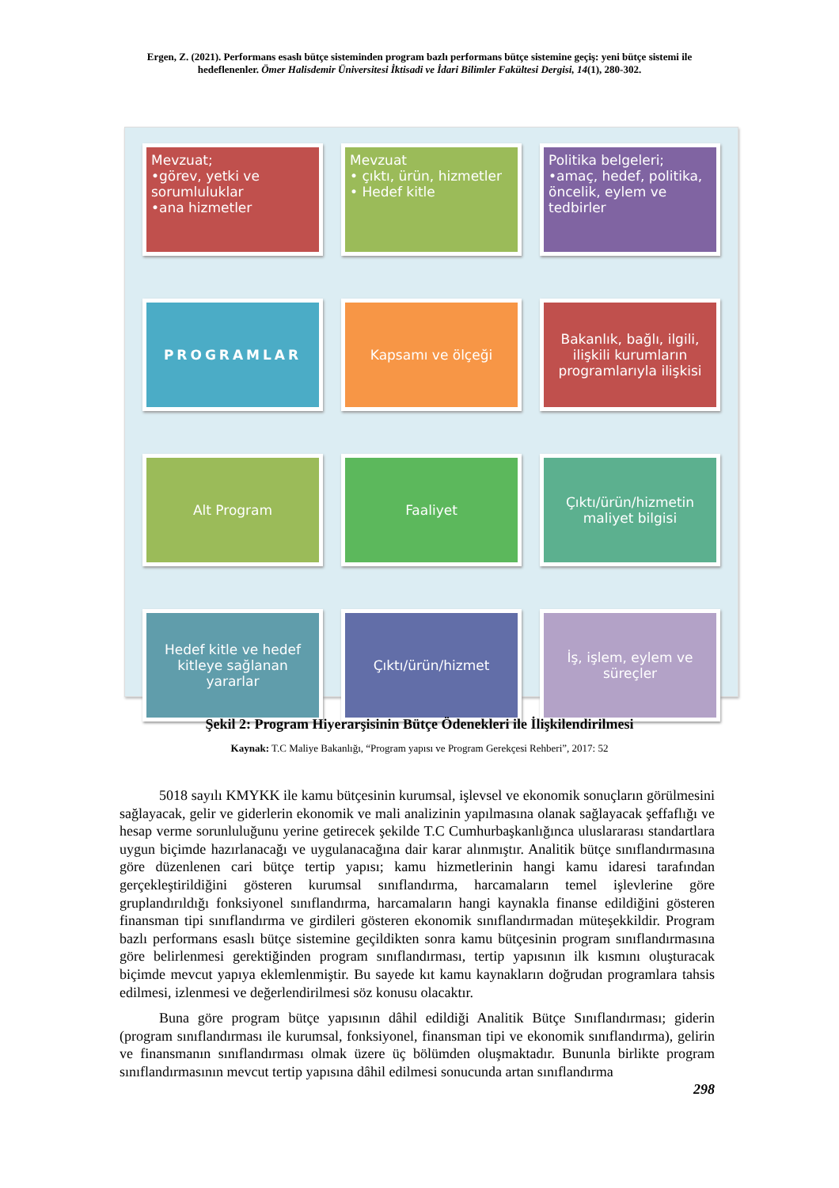Ergen, Z. (2021). Performans esaslı bütçe sisteminden program bazlı performans bütçe sistemine geçiş: yeni bütçe sistemi ile hedeflenenler. Ömer Halisdemir Üniversitesi İktisadi ve İdari Bilimler Fakültesi Dergisi, 14(1), 280-302.
Mevzuat;
•görev, yetki ve sorumluluklar
•ana hizmetler
Mevzuat
• çıktı, ürün, hizmetler
• Hedef kitle
Politika belgeleri;
•amaç, hedef, politika, öncelik, eylem ve tedbirler
PROGRAMLAR Kapsamı ve ölçeği Bakanlık, bağlı, ilgili, ilişkili kurumların programlarıyla ilişkisi
Alt Program Faaliyet Çıktı/ürün/hizmetin maliyet bilgisi
Hedef kitle ve hedef kitleye sağlanan yararlar
Çıktı/ürün/hizmet İş, işlem, eylem ve süreçler
Şekil 2: Program Hiyerarşisinin Bütçe Ödenekleri ile İlişkilendirilmesi
Kaynak: T.C Maliye Bakanlığı, “Program yapısı ve Program Gerekçesi Rehberi”, 2017: 52
5018 sayılı KMYKK ile kamu bütçesinin kurumsal, işlevsel ve ekonomik sonuçların görülmesini sağlayacak, gelir ve giderlerin ekonomik ve mali analizinin yapılmasına olanak sağlayacak şeffaflığı ve hesap verme sorunluluğunu yerine getirecek şekilde T.C Cumhurbaşkanlığınca uluslararası standartlara uygun biçimde hazırlanacağı ve uygulanacağına dair karar alınmıştır. Analitik bütçe sınıflandırmasına göre düzenlenen cari bütçe tertip yapısı; kamu hizmetlerinin hangi kamu idaresi tarafından gerçekleştirildiğini gösteren kurumsal sınıflandırma, harcamaların temel işlevlerine göre gruplandırıldığı fonksiyonel sınıflandırma, harcamaların hangi kaynakla finanse edildiğini gösteren finansman tipi sınıflandırma ve girdileri gösteren ekonomik sınıflandırmadan müteşekkildir. Program bazlı performans esaslı bütçe sistemine geçildikten sonra kamu bütçesinin program sınıflandırmasına göre belirlenmesi gerektiğinden program sınıflandırması, tertip yapısının ilk kısmını oluşturacak biçimde mevcut yapıya eklemlenmiştir. Bu sayede kıt kamu kaynakların doğrudan programlara tahsis edilmesi, izlenmesi ve değerlendirilmesi söz konusu olacaktır.
Buna göre program bütçe yapısının dâhil edildiği Analitik Bütçe Sınıflandırması; giderin (program sınıflandırması ile kurumsal, fonksiyonel, finansman tipi ve ekonomik sınıflandırma), gelirin ve finansmanın sınıflandırması olmak üzere üç bölümden oluşmaktadır. Bununla birlikte program sınıflandırmasının mevcut tertip yapısına dâhil edilmesi sonucunda artan sınıflandırma
298